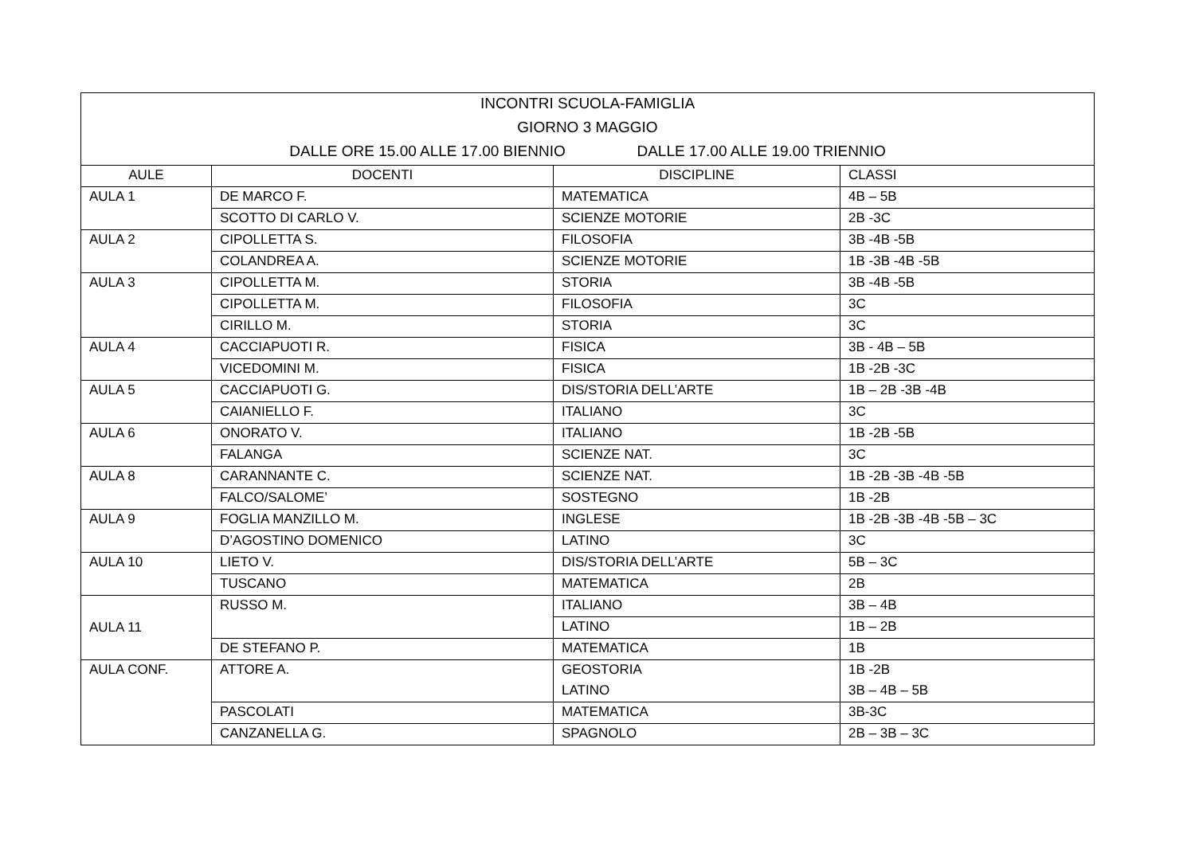| INCONTRI SCUOLA-FAMIGLIA | | | |
| GIORNO 3 MAGGIO | | | |
| DALLE ORE 15.00 ALLE 17.00 BIENNIO DALLE 17.00 ALLE 19.00 TRIENNIO | | | |
| AULE | DOCENTI | DISCIPLINE | CLASSI |
| AULA 1 | DE MARCO F. | MATEMATICA | 4B – 5B |
| | SCOTTO DI CARLO V. | SCIENZE MOTORIE | 2B -3C |
| AULA 2 | CIPOLLETTA S. | FILOSOFIA | 3B -4B -5B |
| | COLANDREA A. | SCIENZE MOTORIE | 1B -3B -4B -5B |
| AULA 3 | CIPOLLETTA M. | STORIA | 3B -4B -5B |
| | CIPOLLETTA M. | FILOSOFIA | 3C |
| | CIRILLO M. | STORIA | 3C |
| AULA 4 | CACCIAPUOTI R. | FISICA | 3B - 4B – 5B |
| | VICEDOMINI M. | FISICA | 1B -2B -3C |
| AULA 5 | CACCIAPUOTI G. | DIS/STORIA DELL’ARTE | 1B – 2B -3B -4B |
| | CAIANIELLO F. | ITALIANO | 3C |
| AULA 6 | ONORATO V. | ITALIANO | 1B -2B -5B |
| | FALANGA | SCIENZE NAT. | 3C |
| AULA 8 | CARANNANTE C. | SCIENZE NAT. | 1B -2B -3B -4B -5B |
| | FALCO/SALOME’ | SOSTEGNO | 1B -2B |
| AULA 9 | FOGLIA MANZILLO M. | INGLESE | 1B -2B -3B -4B -5B – 3C |
| | D’AGOSTINO DOMENICO | LATINO | 3C |
| AULA 10 | LIETO V. | DIS/STORIA DELL’ARTE | 5B – 3C |
| | TUSCANO | MATEMATICA | 2B |
| AULA 11 | RUSSO M. | ITALIANO | 3B – 4B |
| | | LATINO | 1B – 2B |
| | DE STEFANO P. | MATEMATICA | 1B |
| AULA CONF. | ATTORE A. | GEOSTORIA | 1B -2B |
| | | LATINO | 3B – 4B – 5B |
| | PASCOLATI | MATEMATICA | 3B-3C |
| | CANZANELLA G. | SPAGNOLO | 2B – 3B – 3C |